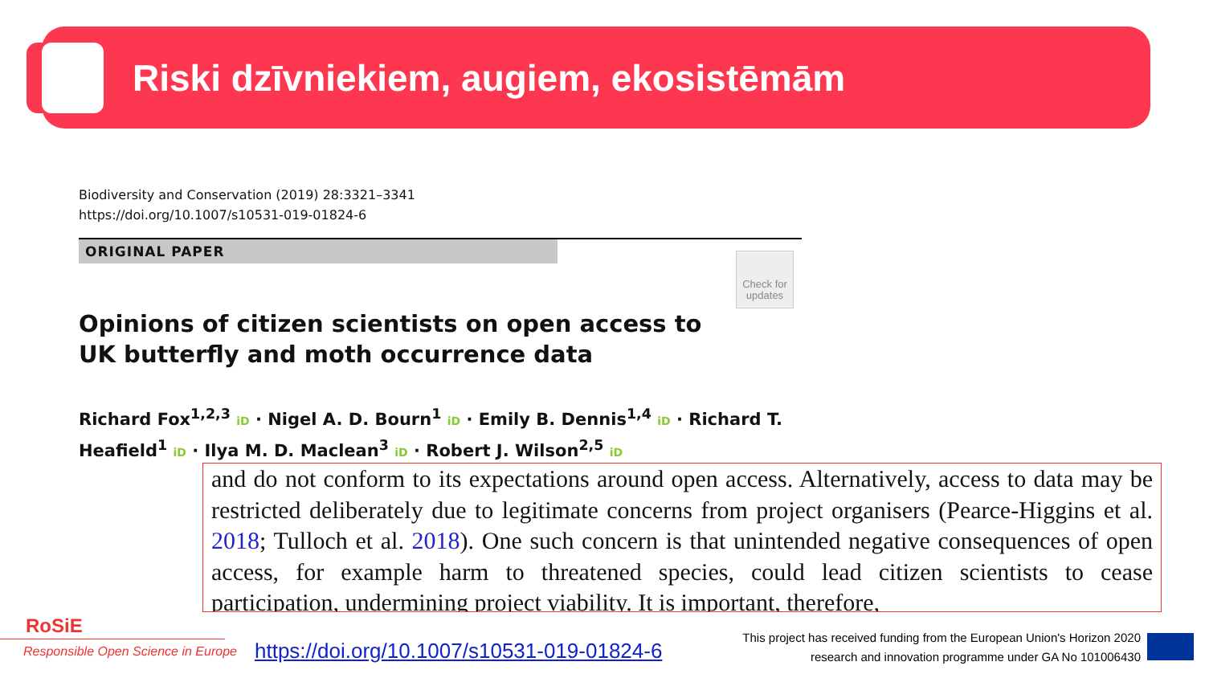Riski dzīvniekiem, augiem, ekosistēmām
Check for updates
Biodiversity and Conservation (2019) 28:3321–3341
https://doi.org/10.1007/s10531-019-01824-6
ORIGINAL PAPER
Opinions of citizen scientists on open access to UK butterfly and moth occurrence data
Richard Fox<sup>1,2,3</sup> iD · Nigel A. D. Bourn<sup>1</sup> iD · Emily B. Dennis<sup>1,4</sup> iD · Richard T. Heafield<sup>1</sup> iD · Ilya M. D. Maclean<sup>3</sup> iD · Robert J. Wilson<sup>2,5</sup> iD
and do not conform to its expectations around open access. Alternatively, access to data may be restricted deliberately due to legitimate concerns from project organisers (Pearce-Higgins et al. 2018; Tulloch et al. 2018). One such concern is that unintended negative consequences of open access, for example harm to threatened species, could lead citizen scientists to cease participation, undermining project viability. It is important, therefore,
RoSiE
Responsible Open Science in Europe
https://doi.org/10.1007/s10531-019-01824-6
This project has received funding from the European Union's Horizon 2020 research and innovation programme under GA No 101006430